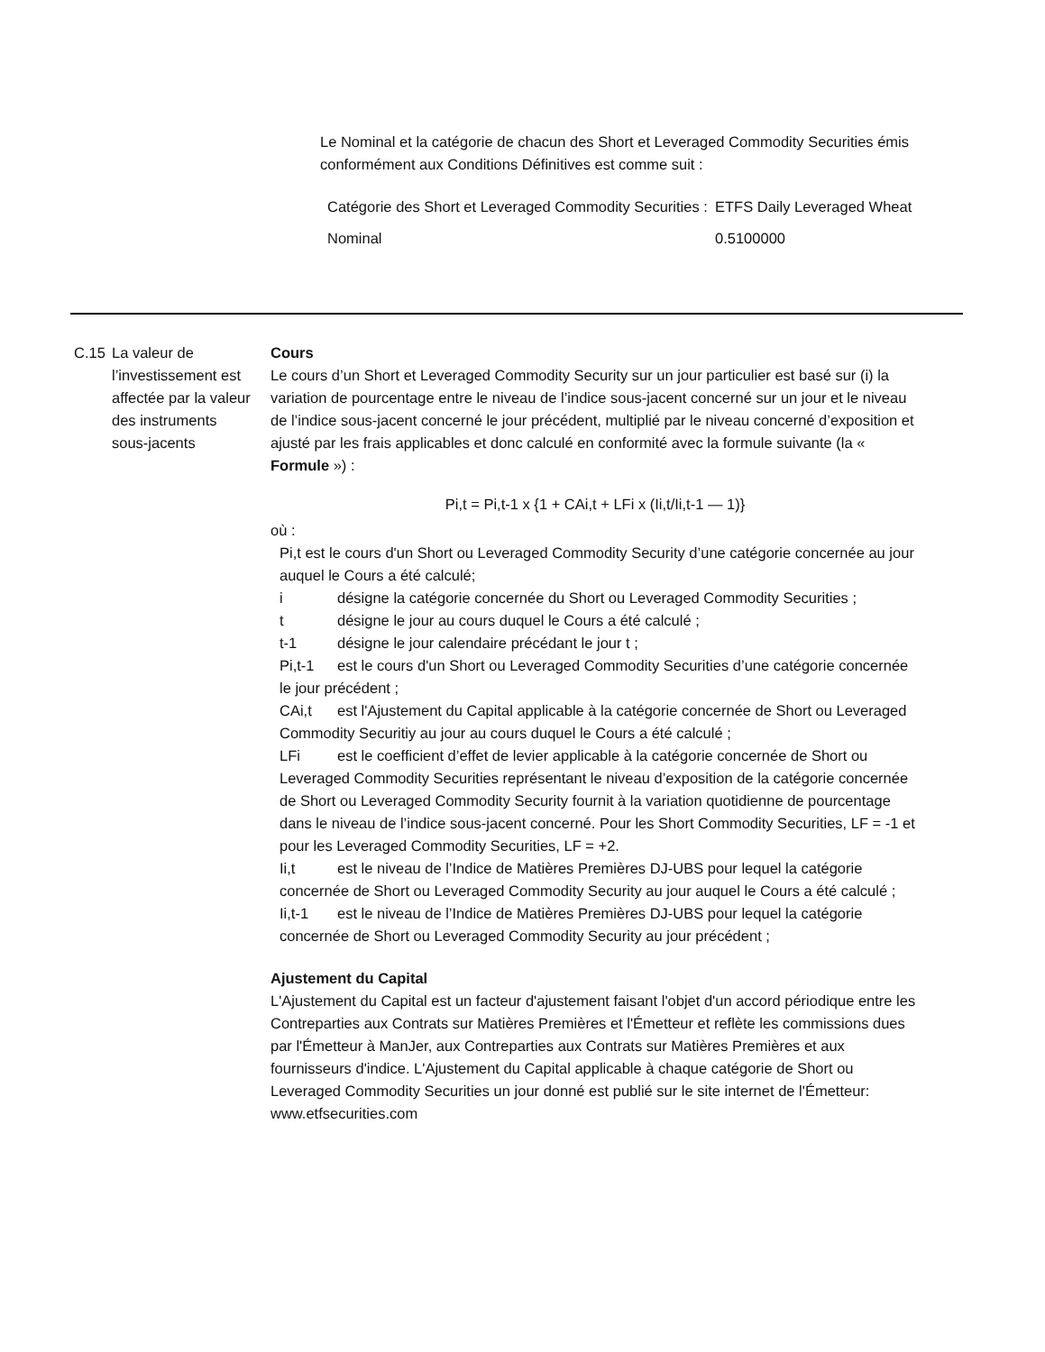Le Nominal et la catégorie de chacun des Short et Leveraged Commodity Securities émis conformément aux Conditions Définitives est comme suit :
| Catégorie des Short et Leveraged Commodity Securities : | ETFS Daily Leveraged Wheat |
| Nominal | 0.5100000 |
C.15 La valeur de l’investissement est affectée par la valeur des instruments sous-jacents
Cours
Le cours d’un Short et Leveraged Commodity Security sur un jour particulier est basé sur (i) la variation de pourcentage entre le niveau de l’indice sous-jacent concerné sur un jour et le niveau de l’indice sous-jacent concerné le jour précédent, multiplié par le niveau concerné d’exposition et ajusté par les frais applicables et donc calculé en conformité avec la formule suivante (la « Formule ») :
Pi,t = Pi,t-1 x {1 + CAi,t + LFi x (Ii,t/Ii,t-1 — 1)}
où :
Pi,t est le cours d'un Short ou Leveraged Commodity Security d’une catégorie concernée au jour auquel le Cours a été calculé;
i désigne la catégorie concernée du Short ou Leveraged Commodity Securities ;
t désigne le jour au cours duquel le Cours a été calculé ;
t-1 désigne le jour calendaire précédant le jour t ;
Pi,t-1 est le cours d'un Short ou Leveraged Commodity Securities d’une catégorie concernée le jour précédent ;
CAi,t est l'Ajustement du Capital applicable à la catégorie concernée de Short ou Leveraged Commodity Securitiy au jour au cours duquel le Cours a été calculé ;
LFi est le coefficient d’effet de levier applicable à la catégorie concernée de Short ou Leveraged Commodity Securities représentant le niveau d’exposition de la catégorie concernée de Short ou Leveraged Commodity Security fournit à la variation quotidienne de pourcentage dans le niveau de l’indice sous-jacent concerné. Pour les Short Commodity Securities, LF = -1 et pour les Leveraged Commodity Securities, LF = +2.
Ii,t est le niveau de l’Indice de Matières Premières DJ-UBS pour lequel la catégorie concernée de Short ou Leveraged Commodity Security au jour auquel le Cours a été calculé ;
Ii,t-1 est le niveau de l’Indice de Matières Premières DJ-UBS pour lequel la catégorie concernée de Short ou Leveraged Commodity Security au jour précédent ;
Ajustement du Capital
L'Ajustement du Capital est un facteur d'ajustement faisant l'objet d'un accord périodique entre les Contreparties aux Contrats sur Matières Premières et l'Émetteur et reflète les commissions dues par l'Émetteur à ManJer, aux Contreparties aux Contrats sur Matières Premières et aux fournisseurs d'indice. L'Ajustement du Capital applicable à chaque catégorie de Short ou Leveraged Commodity Securities un jour donné est publié sur le site internet de l'Émetteur: www.etfsecurities.com